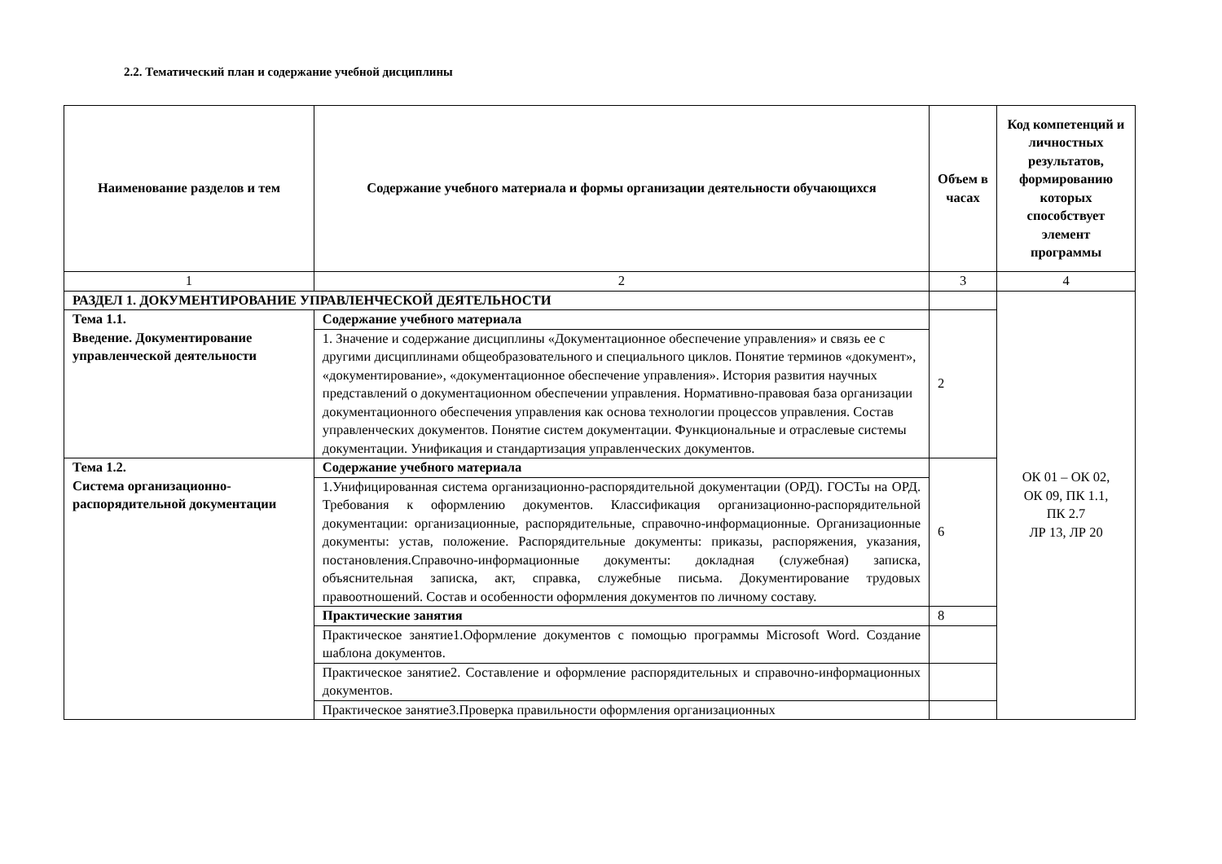2.2. Тематический план и содержание учебной дисциплины
| Наименование разделов и тем | Содержание учебного материала и формы организации деятельности обучающихся | Объем в часах | Код компетенций и личностных результатов, формированию которых способствует элемент программы |
| --- | --- | --- | --- |
| 1 | 2 | 3 | 4 |
| РАЗДЕЛ 1. ДОКУМЕНТИРОВАНИЕ УПРАВЛЕНЧЕСКОЙ ДЕЯТЕЛЬНОСТИ | | | ОК 01 – ОК 02, ОК 09, ПК 1.1, ПК 2.7 ЛР 13, ЛР 20 |
| Тема 1.1. Введение. Документирование управленческой деятельности | Содержание учебного материала | 2 | |
| | 1. Значение и содержание дисциплины «Документационное обеспечение управления» и связь ее с другими дисциплинами общеобразовательного и специального циклов. Понятие терминов «документ», «документирование», «документационное обеспечение управления». История развития научных представлений о документационном обеспечении управления. Нормативно-правовая база организации документационного обеспечения управления как основа технологии процессов управления. Состав управленческих документов. Понятие систем документации. Функциональные и отраслевые системы документации. Унификация и стандартизация управленческих документов. | | |
| Тема 1.2. Система организационно-распорядительной документации | Содержание учебного материала | 6 | |
| | 1.Унифицированная система организационно-распорядительной документации (ОРД). ГОСТы на ОРД. Требования к оформлению документов. Классификация организационно-распорядительной документации: организационные, распорядительные, справочно-информационные. Организационные документы: устав, положение. Распорядительные документы: приказы, распоряжения, указания, постановления.Справочно-информационные документы: докладная (служебная) записка, объяснительная записка, акт, справка, служебные письма. Документирование трудовых правоотношений. Состав и особенности оформления документов по личному составу. | | |
| | Практические занятия | 8 | |
| | Практическое занятие1.Оформление документов с помощью программы Microsoft Word. Создание шаблона документов. | | |
| | Практическое занятие2. Составление и оформление распорядительных и справочно-информационных документов. | | |
| | Практическое занятие3.Проверка правильности оформления организационных | | |